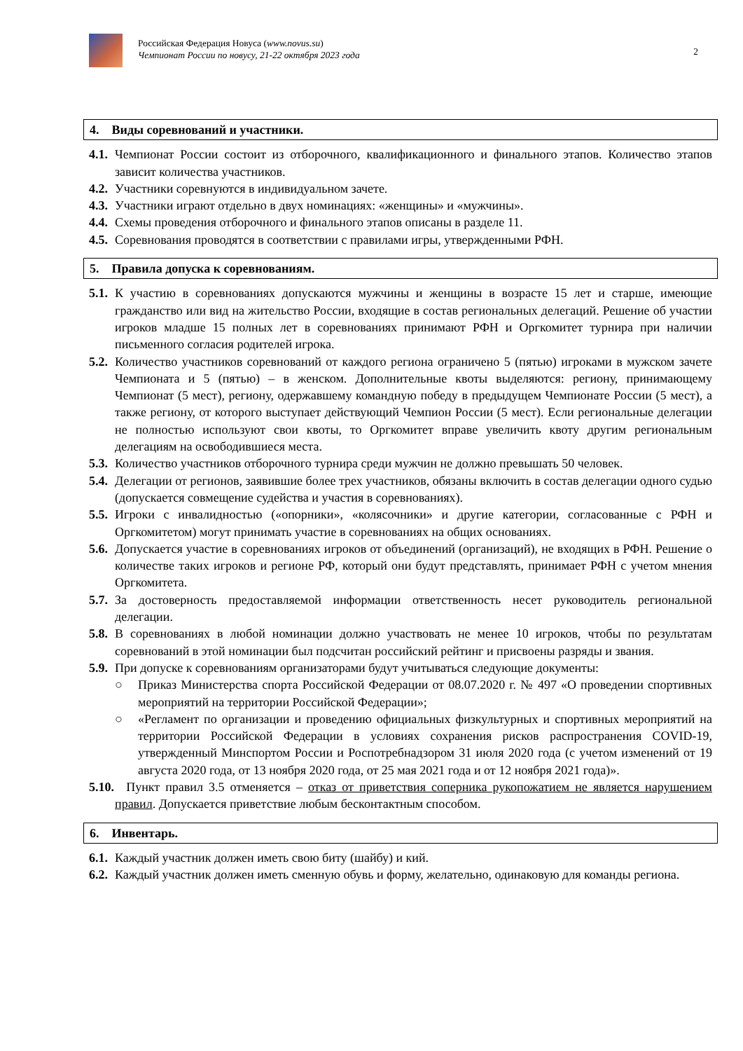Российская Федерация Новуса (www.novus.su)
Чемпионат России по новусу, 21-22 октября 2023 года
2
4. Виды соревнований и участники.
4.1. Чемпионат России состоит из отборочного, квалификационного и финального этапов. Количество этапов зависит количества участников.
4.2. Участники соревнуются в индивидуальном зачете.
4.3. Участники играют отдельно в двух номинациях: «женщины» и «мужчины».
4.4. Схемы проведения отборочного и финального этапов описаны в разделе 11.
4.5. Соревнования проводятся в соответствии с правилами игры, утвержденными РФН.
5. Правила допуска к соревнованиям.
5.1. К участию в соревнованиях допускаются мужчины и женщины в возрасте 15 лет и старше, имеющие гражданство или вид на жительство России, входящие в состав региональных делегаций. Решение об участии игроков младше 15 полных лет в соревнованиях принимают РФН и Оргкомитет турнира при наличии письменного согласия родителей игрока.
5.2. Количество участников соревнований от каждого региона ограничено 5 (пятью) игроками в мужском зачете Чемпионата и 5 (пятью) – в женском. Дополнительные квоты выделяются: региону, принимающему Чемпионат (5 мест), региону, одержавшему командную победу в предыдущем Чемпионате России (5 мест), а также региону, от которого выступает действующий Чемпион России (5 мест). Если региональные делегации не полностью используют свои квоты, то Оргкомитет вправе увеличить квоту другим региональным делегациям на освободившиеся места.
5.3. Количество участников отборочного турнира среди мужчин не должно превышать 50 человек.
5.4. Делегации от регионов, заявившие более трех участников, обязаны включить в состав делегации одного судью (допускается совмещение судейства и участия в соревнованиях).
5.5. Игроки с инвалидностью («опорники», «колясочники» и другие категории, согласованные с РФН и Оргкомитетом) могут принимать участие в соревнованиях на общих основаниях.
5.6. Допускается участие в соревнованиях игроков от объединений (организаций), не входящих в РФН. Решение о количестве таких игроков и регионе РФ, который они будут представлять, принимает РФН с учетом мнения Оргкомитета.
5.7. За достоверность предоставляемой информации ответственность несет руководитель региональной делегации.
5.8. В соревнованиях в любой номинации должно участвовать не менее 10 игроков, чтобы по результатам соревнований в этой номинации был подсчитан российский рейтинг и присвоены разряды и звания.
5.9. При допуске к соревнованиям организаторами будут учитываться следующие документы:
○ Приказ Министерства спорта Российской Федерации от 08.07.2020 г. № 497 «О проведении спортивных мероприятий на территории Российской Федерации»;
○ «Регламент по организации и проведению официальных физкультурных и спортивных мероприятий на территории Российской Федерации в условиях сохранения рисков распространения COVID-19, утвержденный Минспортом России и Роспотребнадзором 31 июля 2020 года (с учетом изменений от 19 августа 2020 года, от 13 ноября 2020 года, от 25 мая 2021 года и от 12 ноября 2021 года)».
5.10. Пункт правил 3.5 отменяется – отказ от приветствия соперника рукопожатием не является нарушением правил. Допускается приветствие любым бесконтактным способом.
6. Инвентарь.
6.1. Каждый участник должен иметь свою биту (шайбу) и кий.
6.2. Каждый участник должен иметь сменную обувь и форму, желательно, одинаковую для команды региона.